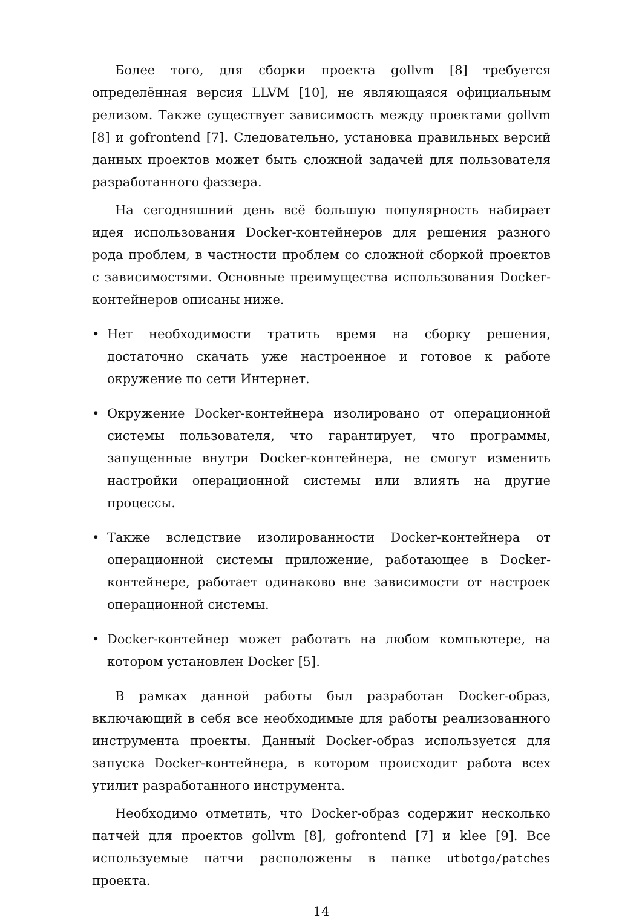Более того, для сборки проекта gollvm [8] требуется определённая версия LLVM [10], не являющаяся официальным релизом. Также существует зависимость между проектами gollvm [8] и gofrontend [7]. Следовательно, установка правильных версий данных проектов может быть сложной задачей для пользователя разработанного фаззера.
На сегодняшний день всё большую популярность набирает идея использования Docker-контейнеров для решения разного рода проблем, в частности проблем со сложной сборкой проектов с зависимостями. Основные преимущества использования Docker-контейнеров описаны ниже.
• Нет необходимости тратить время на сборку решения, достаточно скачать уже настроенное и готовое к работе окружение по сети Интернет.
• Окружение Docker-контейнера изолировано от операционной системы пользователя, что гарантирует, что программы, запущенные внутри Docker-контейнера, не смогут изменить настройки операционной системы или влиять на другие процессы.
• Также вследствие изолированности Docker-контейнера от операционной системы приложение, работающее в Docker-контейнере, работает одинаково вне зависимости от настроек операционной системы.
• Docker-контейнер может работать на любом компьютере, на котором установлен Docker [5].
В рамках данной работы был разработан Docker-образ, включающий в себя все необходимые для работы реализованного инструмента проекты. Данный Docker-образ используется для запуска Docker-контейнера, в котором происходит работа всех утилит разработанного инструмента.
Необходимо отметить, что Docker-образ содержит несколько патчей для проектов gollvm [8], gofrontend [7] и klee [9]. Все используемые патчи расположены в папке utbotgo/patches проекта.
14